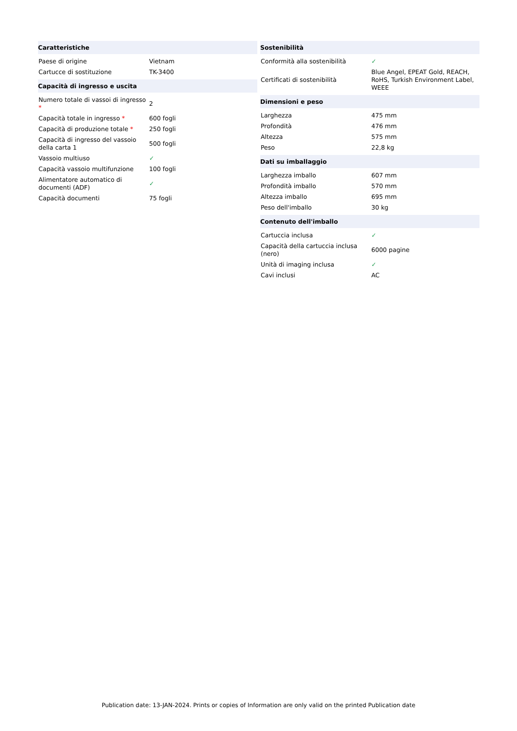| Caratteristiche | |
| --- | --- |
| Paese di origine | Vietnam |
| Cartucce di sostituzione | TK-3400 |
| Capacità di ingresso e uscita | |
| Numero totale di vassoi di ingresso * | 2 |
| Capacità totale in ingresso * | 600 fogli |
| Capacità di produzione totale * | 250 fogli |
| Capacità di ingresso del vassoio della carta 1 | 500 fogli |
| Vassoio multiuso | ✓ |
| Capacità vassoio multifunzione | 100 fogli |
| Alimentatore automatico di documenti (ADF) | ✓ |
| Capacità documenti | 75 fogli |
| Sostenibilità | |
| --- | --- |
| Conformità alla sostenibilità | ✓ |
| Certificati di sostenibilità | Blue Angel, EPEAT Gold, REACH, RoHS, Turkish Environment Label, WEEE |
| Dimensioni e peso | |
| Larghezza | 475 mm |
| Profondità | 476 mm |
| Altezza | 575 mm |
| Peso | 22,8 kg |
| Dati su imballaggio | |
| Larghezza imballo | 607 mm |
| Profondità imballo | 570 mm |
| Altezza imballo | 695 mm |
| Peso dell'imballo | 30 kg |
| Contenuto dell'imballo | |
| Cartuccia inclusa | ✓ |
| Capacità della cartuccia inclusa (nero) | 6000 pagine |
| Unità di imaging inclusa | ✓ |
| Cavi inclusi | AC |
Publication date: 13-JAN-2024. Prints or copies of Information are only valid on the printed Publication date